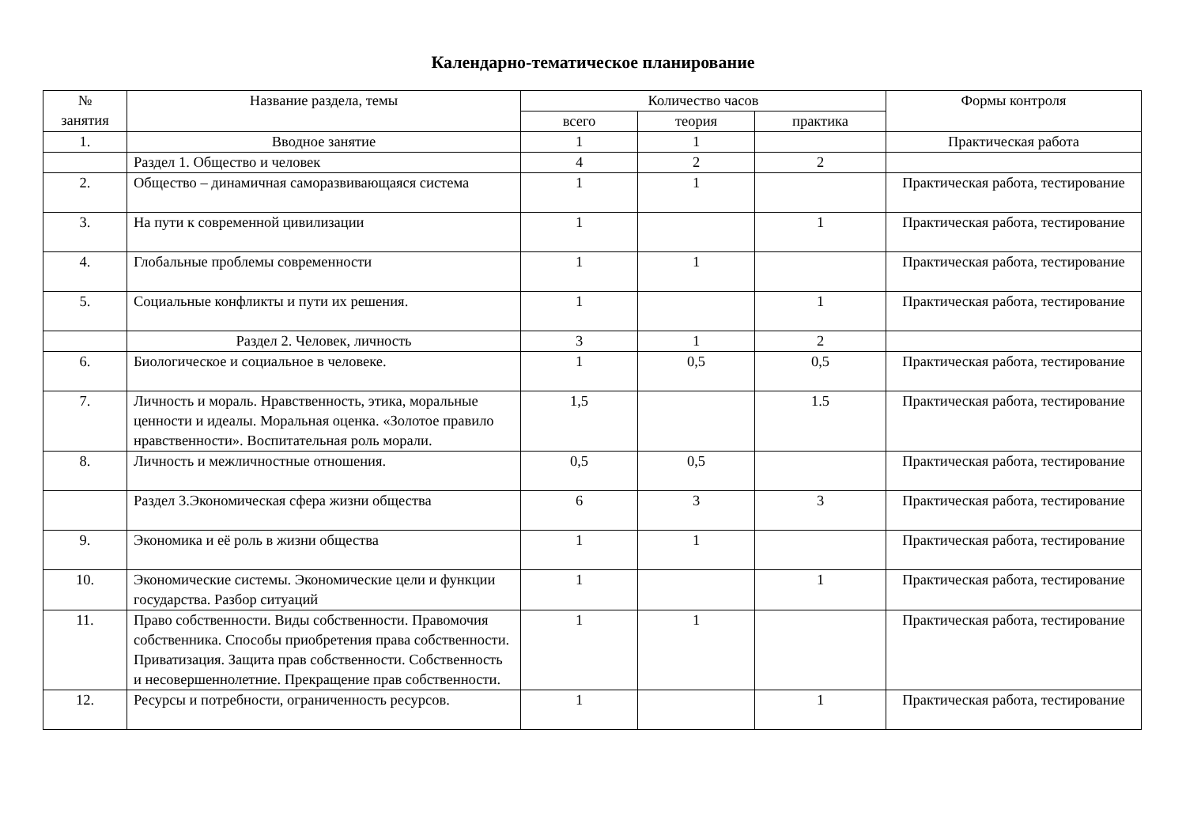Календарно-тематическое планирование
| № занятия | Название раздела, темы | Количество часов | | | Формы контроля |
| --- | --- | --- | --- | --- | --- |
| | | всего | теория | практика | |
| 1. | Вводное занятие | 1 | 1 | | Практическая работа |
| | Раздел 1. Общество и человек | 4 | 2 | 2 | |
| 2. | Общество – динамичная саморазвивающаяся система | 1 | 1 | | Практическая работа, тестирование |
| 3. | На пути к современной цивилизации | 1 | | 1 | Практическая работа, тестирование |
| 4. | Глобальные проблемы современности | 1 | 1 | | Практическая работа, тестирование |
| 5. | Социальные конфликты и пути их решения. | 1 | | 1 | Практическая работа, тестирование |
| | Раздел 2. Человек, личность | 3 | 1 | 2 | |
| 6. | Биологическое и социальное в человеке. | 1 | 0,5 | 0,5 | Практическая работа, тестирование |
| 7. | Личность и мораль. Нравственность, этика, моральные ценности и идеалы. Моральная оценка. «Золотое правило нравственности». Воспитательная роль морали. | 1,5 | | 1.5 | Практическая работа, тестирование |
| 8. | Личность и межличностные отношения. | 0,5 | 0,5 | | Практическая работа, тестирование |
| | Раздел 3.Экономическая сфера жизни общества | 6 | 3 | 3 | Практическая работа, тестирование |
| 9. | Экономика и её роль в жизни общества | 1 | 1 | | Практическая работа, тестирование |
| 10. | Экономические системы. Экономические цели и функции государства. Разбор ситуаций | 1 | | 1 | Практическая работа, тестирование |
| 11. | Право собственности. Виды собственности. Правомочия собственника. Способы приобретения права собственности. Приватизация. Защита прав собственности. Собственность и несовершеннолетние. Прекращение прав собственности. | 1 | 1 | | Практическая работа, тестирование |
| 12. | Ресурсы и потребности, ограниченность ресурсов. | 1 | | 1 | Практическая работа, тестирование |